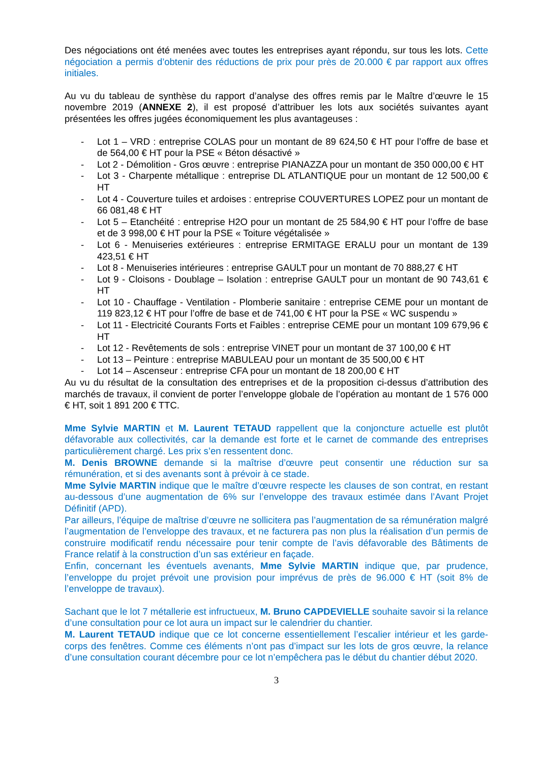Des négociations ont été menées avec toutes les entreprises ayant répondu, sur tous les lots. Cette négociation a permis d’obtenir des réductions de prix pour près de 20.000 € par rapport aux offres initiales.
Au vu du tableau de synthèse du rapport d’analyse des offres remis par le Maître d’œuvre le 15 novembre 2019 (ANNEXE 2), il est proposé d’attribuer les lots aux sociétés suivantes ayant présentées les offres jugées économiquement les plus avantageuses :
- Lot 1 – VRD : entreprise COLAS pour un montant de 89 624,50 € HT pour l’offre de base et de 564,00 € HT pour la PSE « Béton désactivé »
- Lot 2 - Démolition - Gros œuvre : entreprise PIANAZZA pour un montant de 350 000,00 € HT
- Lot 3 - Charpente métallique : entreprise DL ATLANTIQUE pour un montant de 12 500,00 € HT
- Lot 4 - Couverture tuiles et ardoises : entreprise COUVERTURES LOPEZ pour un montant de 66 081,48 € HT
- Lot 5 – Etanchéité : entreprise H2O pour un montant de 25 584,90 € HT pour l’offre de base et de 3 998,00 € HT pour la PSE « Toiture végétalisée »
- Lot 6 - Menuiseries extérieures : entreprise ERMITAGE ERALU pour un montant de 139 423,51 € HT
- Lot 8 - Menuiseries intérieures : entreprise GAULT pour un montant de 70 888,27 € HT
- Lot 9 - Cloisons - Doublage – Isolation : entreprise GAULT pour un montant de 90 743,61 € HT
- Lot 10 - Chauffage - Ventilation - Plomberie sanitaire : entreprise CEME pour un montant de 119 823,12 € HT pour l’offre de base et de 741,00 € HT pour la PSE « WC suspendu »
- Lot 11 - Electricité Courants Forts et Faibles : entreprise CEME pour un montant 109 679,96 € HT
- Lot 12 - Revêtements de sols : entreprise VINET pour un montant de 37 100,00 € HT
- Lot 13 – Peinture : entreprise MABULEAU pour un montant de 35 500,00 € HT
- Lot 14 – Ascenseur : entreprise CFA pour un montant de 18 200,00 € HT
Au vu du résultat de la consultation des entreprises et de la proposition ci-dessus d’attribution des marchés de travaux, il convient de porter l’enveloppe globale de l’opération au montant de 1 576 000 € HT, soit 1 891 200 € TTC.
Mme Sylvie MARTIN et M. Laurent TETAUD rappellent que la conjoncture actuelle est plutôt défavorable aux collectivités, car la demande est forte et le carnet de commande des entreprises particulièrement chargé. Les prix s’en ressentent donc.
M. Denis BROWNE demande si la maîtrise d’œuvre peut consentir une réduction sur sa rémunération, et si des avenants sont à prévoir à ce stade.
Mme Sylvie MARTIN indique que le maître d’œuvre respecte les clauses de son contrat, en restant au-dessous d’une augmentation de 6% sur l’enveloppe des travaux estimée dans l’Avant Projet Définitif (APD).
Par ailleurs, l’équipe de maîtrise d’œuvre ne sollicitera pas l’augmentation de sa rémunération malgré l’augmentation de l’enveloppe des travaux, et ne facturera pas non plus la réalisation d’un permis de construire modificatif rendu nécessaire pour tenir compte de l’avis défavorable des Bâtiments de France relatif à la construction d’un sas extérieur en façade.
Enfin, concernant les éventuels avenants, Mme Sylvie MARTIN indique que, par prudence, l’enveloppe du projet prévoit une provision pour imprévus de près de 96.000 € HT (soit 8% de l’enveloppe de travaux).
Sachant que le lot 7 métallerie est infructueux, M. Bruno CAPDEVIELLE souhaite savoir si la relance d’une consultation pour ce lot aura un impact sur le calendrier du chantier.
M. Laurent TETAUD indique que ce lot concerne essentiellement l’escalier intérieur et les garde-corps des fenêtres. Comme ces éléments n’ont pas d’impact sur les lots de gros œuvre, la relance d’une consultation courant décembre pour ce lot n’empêchera pas le début du chantier début 2020.
3